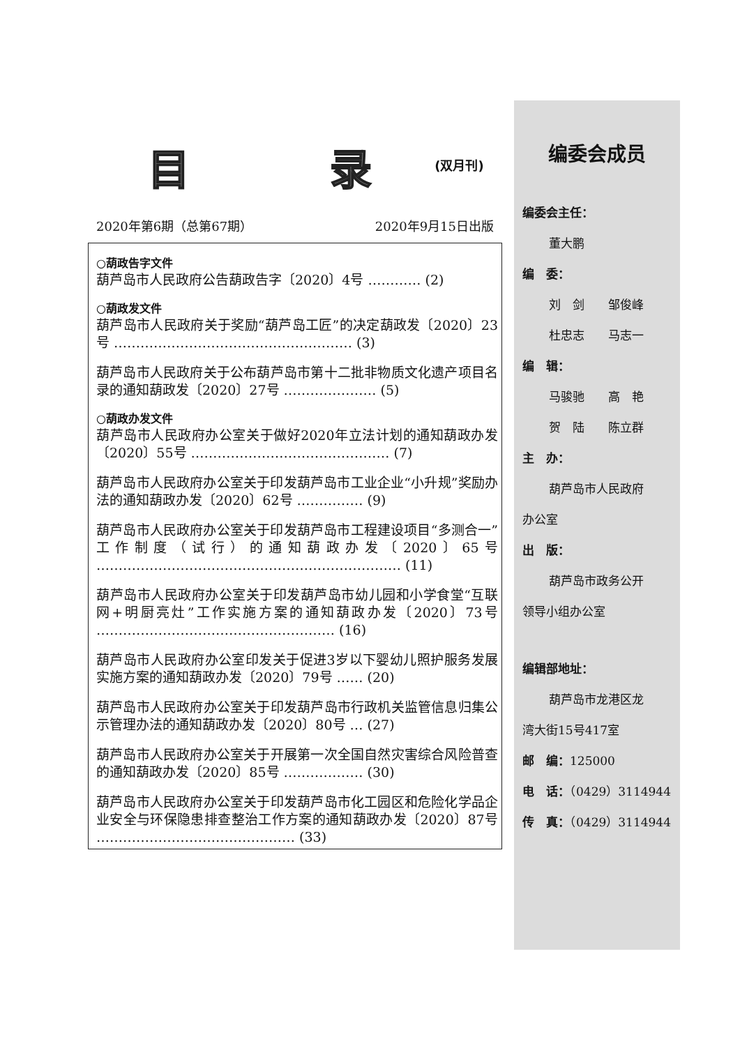目 录<sup>(双月刊)</sup>
2020年第6期（总第67期） 2020年9月15日出版
○葫政告字文件
葫芦岛市人民政府公告葫政告字〔2020〕4号 ………… (2)
○葫政发文件
葫芦岛市人民政府关于奖励“葫芦岛工匠”的决定葫政发〔2020〕23号 ……………………………………………… (3)
葫芦岛市人民政府关于公布葫芦岛市第十二批非物质文化遗产项目名录的通知葫政发〔2020〕27号 ………………… (5)
○葫政办发文件
葫芦岛市人民政府办公室关于做好2020年立法计划的通知葫政办发〔2020〕55号 ……………………………………… (7)
葫芦岛市人民政府办公室关于印发葫芦岛市工业企业“小升规”奖励办法的通知葫政办发〔2020〕62号 …………… (9)
葫芦岛市人民政府办公室关于印发葫芦岛市工程建设项目“多测合一”工作制度（试行）的通知葫政办发〔2020〕65号 …………………………………………………………… (11)
葫芦岛市人民政府办公室关于印发葫芦岛市幼儿园和小学食堂“互联网+明厨亮灶”工作实施方案的通知葫政办发〔2020〕73号 ……………………………………………… (16)
葫芦岛市人民政府办公室印发关于促进3岁以下婴幼儿照护服务发展实施方案的通知葫政办发〔2020〕79号 …… (20)
葫芦岛市人民政府办公室关于印发葫芦岛市行政机关监管信息归集公示管理办法的通知葫政办发〔2020〕80号 … (27)
葫芦岛市人民政府办公室关于开展第一次全国自然灾害综合风险普查的通知葫政办发〔2020〕85号 ……………… (30)
葫芦岛市人民政府办公室关于印发葫芦岛市化工园区和危险化学品企业安全与环保隐患排查整治工作方案的通知葫政办发〔2020〕87号 ……………………………………… (33)
编委会成员
编委会主任：
董大鹏
编　委：
刘　剑　　邹俊峰
杜忠志　　马志一
编　辑：
马骏驰　　高　艳
贺　陆　　陈立群
主　办：
葫芦岛市人民政府
办公室
出　版：
葫芦岛市政务公开
领导小组办公室
编辑部地址：
葫芦岛市龙港区龙
湾大街15号417室
邮　编：125000
电　话：（0429）3114944
传　真：（0429）3114944